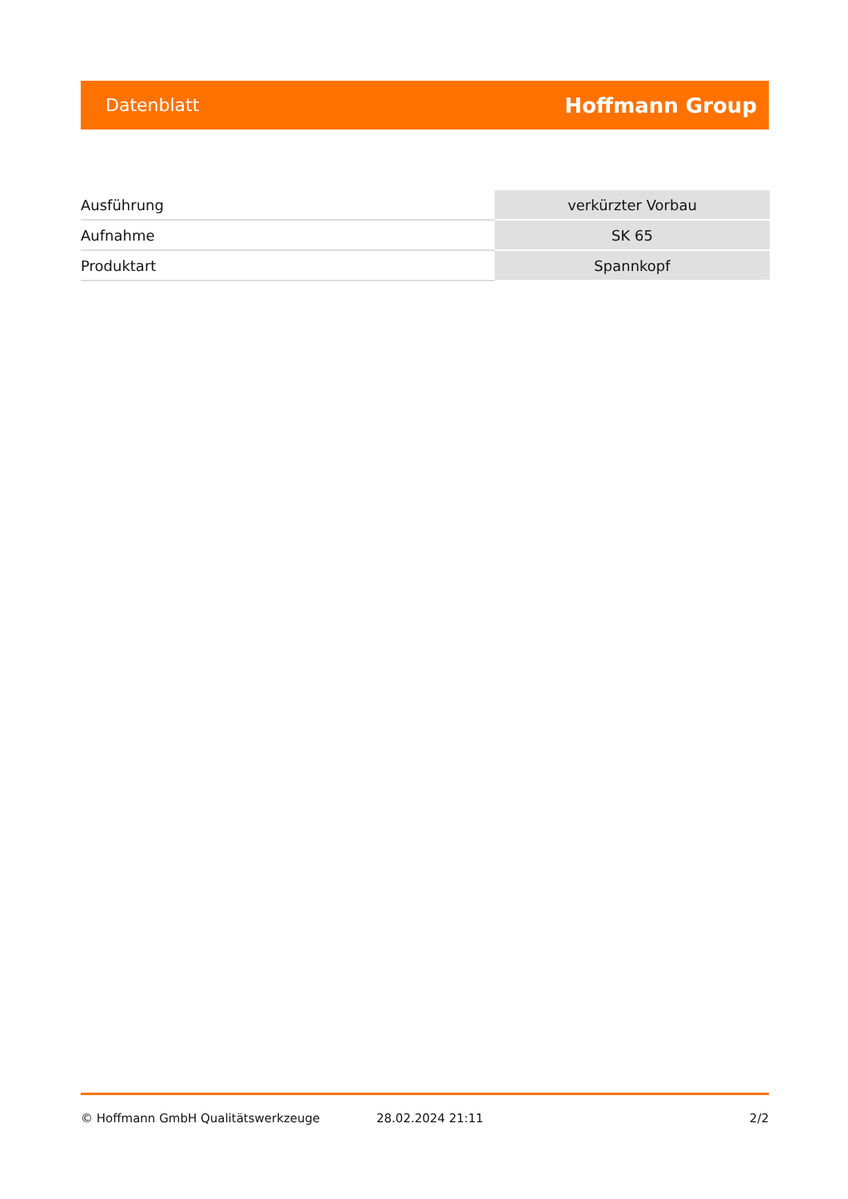Datenblatt Hoffmann Group
| Ausführung | verkürzter Vorbau |
| Aufnahme | SK 65 |
| Produktart | Spannkopf |
© Hoffmann GmbH Qualitätswerkzeuge 28.02.2024 21:11 2/2